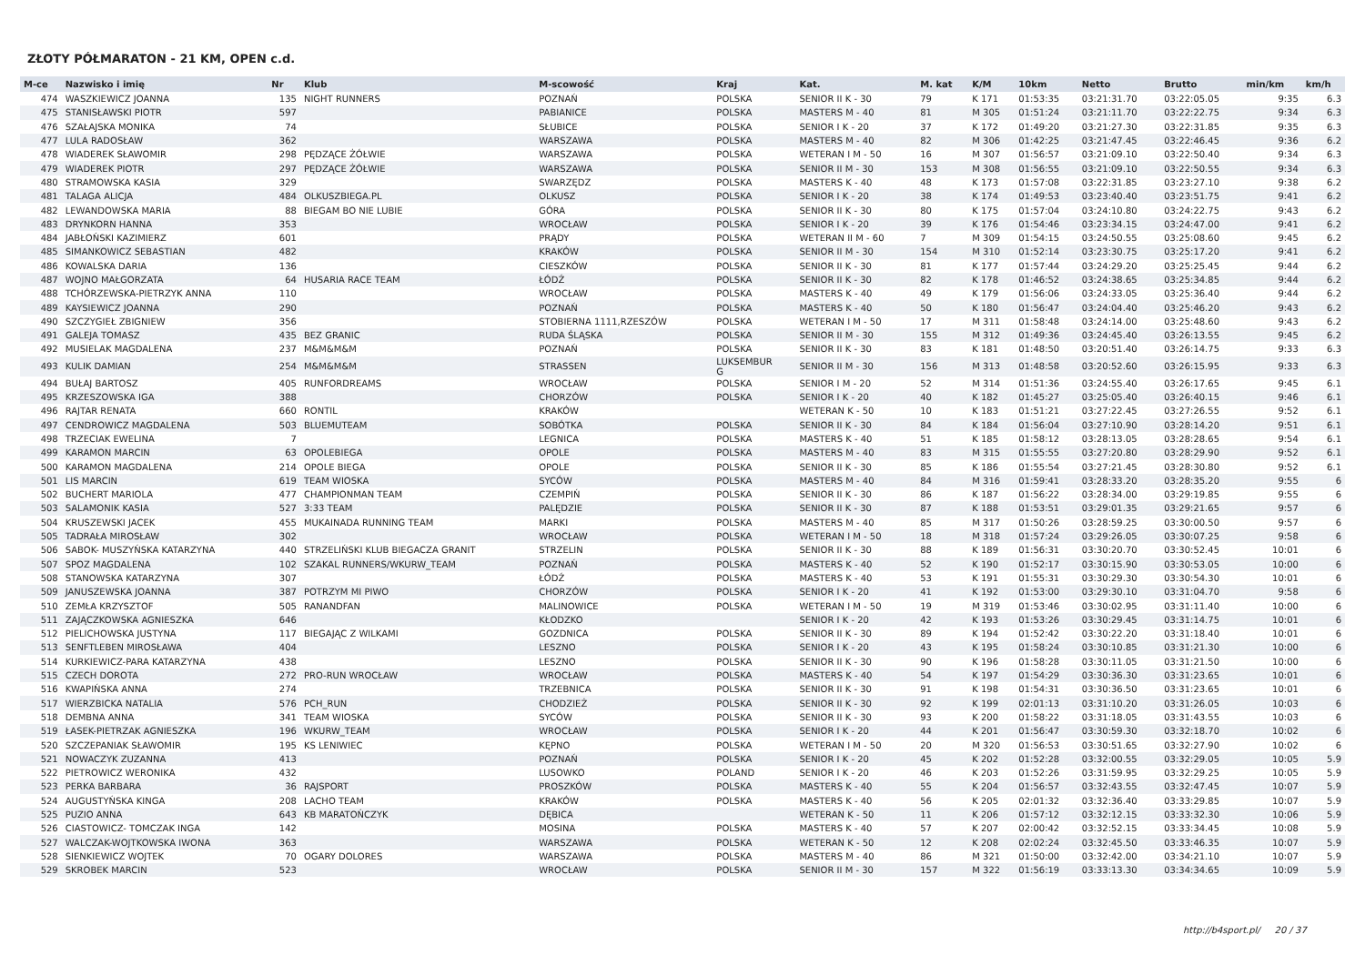ZŁOTY PÓŁMARATON - 21 KM, OPEN c.d.
| M-ce | Nazwisko i imię | Nr | Klub | M-scowość | Kraj | Kat. | M. kat | K/M | 10km | Netto | Brutto | min/km | km/h |
| --- | --- | --- | --- | --- | --- | --- | --- | --- | --- | --- | --- | --- | --- |
| 474 | WASZKIEWICZ JOANNA | 135 | NIGHT RUNNERS | POZNAŃ | POLSKA | SENIOR II K - 30 | 79 | K 171 | 01:53:35 | 03:21:31.70 | 03:22:05.05 | 9:35 | 6.3 |
| 475 | STANISŁAWSKI PIOTR | 597 | | PABIANICE | POLSKA | MASTERS M - 40 | 81 | M 305 | 01:51:24 | 03:21:11.70 | 03:22:22.75 | 9:34 | 6.3 |
| 476 | SZAŁAJSKA MONIKA | 74 | | SŁUBICE | POLSKA | SENIOR I K - 20 | 37 | K 172 | 01:49:20 | 03:21:27.30 | 03:22:31.85 | 9:35 | 6.3 |
| 477 | LULA RADOSŁAW | 362 | | WARSZAWA | POLSKA | MASTERS M - 40 | 82 | M 306 | 01:42:25 | 03:21:47.45 | 03:22:46.45 | 9:36 | 6.2 |
| 478 | WIADEREK SŁAWOMIR | 298 | PĘDZĄCE ŻÓŁWIE | WARSZAWA | POLSKA | WETERAN I M - 50 | 16 | M 307 | 01:56:57 | 03:21:09.10 | 03:22:50.40 | 9:34 | 6.3 |
| 479 | WIADEREK PIOTR | 297 | PĘDZĄCE ŻÓŁWIE | WARSZAWA | POLSKA | SENIOR II M - 30 | 153 | M 308 | 01:56:55 | 03:21:09.10 | 03:22:50.55 | 9:34 | 6.3 |
| 480 | STRAMOWSKA KASIA | 329 | | SWARZĘDZ | POLSKA | MASTERS K - 40 | 48 | K 173 | 01:57:08 | 03:22:31.85 | 03:23:27.10 | 9:38 | 6.2 |
| 481 | TALAGA ALICJA | 484 | OLKUSZBIEGA.PL | OLKUSZ | POLSKA | SENIOR I K - 20 | 38 | K 174 | 01:49:53 | 03:23:40.40 | 03:23:51.75 | 9:41 | 6.2 |
| 482 | LEWANDOWSKA MARIA | 88 | BIEGAM BO NIE LUBIE | GÓRA | POLSKA | SENIOR II K - 30 | 80 | K 175 | 01:57:04 | 03:24:10.80 | 03:24:22.75 | 9:43 | 6.2 |
| 483 | DRYNKORN HANNA | 353 | | WROCŁAW | POLSKA | SENIOR I K - 20 | 39 | K 176 | 01:54:46 | 03:23:34.15 | 03:24:47.00 | 9:41 | 6.2 |
| 484 | JABŁOŃSKI KAZIMIERZ | 601 | | PRĄDY | POLSKA | WETERAN II M - 60 | 7 | M 309 | 01:54:15 | 03:24:50.55 | 03:25:08.60 | 9:45 | 6.2 |
| 485 | SIMANKOWICZ SEBASTIAN | 482 | | KRAKÓW | POLSKA | SENIOR II M - 30 | 154 | M 310 | 01:52:14 | 03:23:30.75 | 03:25:17.20 | 9:41 | 6.2 |
| 486 | KOWALSKA DARIA | 136 | | CIESZKÓW | POLSKA | SENIOR II K - 30 | 81 | K 177 | 01:57:44 | 03:24:29.20 | 03:25:25.45 | 9:44 | 6.2 |
| 487 | WOJNO MAŁGORZATA | 64 | HUSARIA RACE TEAM | ŁÓDŹ | POLSKA | SENIOR II K - 30 | 82 | K 178 | 01:46:52 | 03:24:38.65 | 03:25:34.85 | 9:44 | 6.2 |
| 488 | TCHÓRZEWSKA-PIETRZYK ANNA | 110 | | WROCŁAW | POLSKA | MASTERS K - 40 | 49 | K 179 | 01:56:06 | 03:24:33.05 | 03:25:36.40 | 9:44 | 6.2 |
| 489 | KAYSIEWICZ JOANNA | 290 | | POZNAŃ | POLSKA | MASTERS K - 40 | 50 | K 180 | 01:56:47 | 03:24:04.40 | 03:25:46.20 | 9:43 | 6.2 |
| 490 | SZCZYGIEŁ ZBIGNIEW | 356 | | STOBIERNA 1111,RZESZÓW | POLSKA | WETERAN I M - 50 | 17 | M 311 | 01:58:48 | 03:24:14.00 | 03:25:48.60 | 9:43 | 6.2 |
| 491 | GALEJA TOMASZ | 435 | BEZ GRANIC | RUDA ŚLĄSKA | POLSKA | SENIOR II M - 30 | 155 | M 312 | 01:49:36 | 03:24:45.40 | 03:26:13.55 | 9:45 | 6.2 |
| 492 | MUSIELAK MAGDALENA | 237 | M&M&M&M | POZNAŃ | POLSKA | SENIOR II K - 30 | 83 | K 181 | 01:48:50 | 03:20:51.40 | 03:26:14.75 | 9:33 | 6.3 |
| 493 | KULIK DAMIAN | 254 | M&M&M&M | STRASSEN | LUKSEMBUR G | SENIOR II M - 30 | 156 | M 313 | 01:48:58 | 03:20:52.60 | 03:26:15.95 | 9:33 | 6.3 |
| 494 | BUŁAJ BARTOSZ | 405 | RUNFORDREAMS | WROCŁAW | POLSKA | SENIOR I M - 20 | 52 | M 314 | 01:51:36 | 03:24:55.40 | 03:26:17.65 | 9:45 | 6.1 |
| 495 | KRZESZOWSKA IGA | 388 | | CHORZÓW | POLSKA | SENIOR I K - 20 | 40 | K 182 | 01:45:27 | 03:25:05.40 | 03:26:40.15 | 9:46 | 6.1 |
| 496 | RAJTAR RENATA | 660 | RONTIL | KRAKÓW | | WETERAN K - 50 | 10 | K 183 | 01:51:21 | 03:27:22.45 | 03:27:26.55 | 9:52 | 6.1 |
| 497 | CENDROWICZ MAGDALENA | 503 | BLUEMUTEAM | SOBÓTKA | POLSKA | SENIOR II K - 30 | 84 | K 184 | 01:56:04 | 03:27:10.90 | 03:28:14.20 | 9:51 | 6.1 |
| 498 | TRZECIAK EWELINA | 7 | | LEGNICA | POLSKA | MASTERS K - 40 | 51 | K 185 | 01:58:12 | 03:28:13.05 | 03:28:28.65 | 9:54 | 6.1 |
| 499 | KARAMON MARCIN | 63 | OPOLEBIEGA | OPOLE | POLSKA | MASTERS M - 40 | 83 | M 315 | 01:55:55 | 03:27:20.80 | 03:28:29.90 | 9:52 | 6.1 |
| 500 | KARAMON MAGDALENA | 214 | OPOLE BIEGA | OPOLE | POLSKA | SENIOR II K - 30 | 85 | K 186 | 01:55:54 | 03:27:21.45 | 03:28:30.80 | 9:52 | 6.1 |
| 501 | LIS MARCIN | 619 | TEAM WIOSKA | SYCÓW | POLSKA | MASTERS M - 40 | 84 | M 316 | 01:59:41 | 03:28:33.20 | 03:28:35.20 | 9:55 | 6 |
| 502 | BUCHERT MARIOLA | 477 | CHAMPIONMAN TEAM | CZEMPIŃ | POLSKA | SENIOR II K - 30 | 86 | K 187 | 01:56:22 | 03:28:34.00 | 03:29:19.85 | 9:55 | 6 |
| 503 | SALAMONIK KASIA | 527 | 3:33 TEAM | PALĘDZIE | POLSKA | SENIOR II K - 30 | 87 | K 188 | 01:53:51 | 03:29:01.35 | 03:29:21.65 | 9:57 | 6 |
| 504 | KRUSZEWSKI JACEK | 455 | MUKAINADA RUNNING TEAM | MARKI | POLSKA | MASTERS M - 40 | 85 | M 317 | 01:50:26 | 03:28:59.25 | 03:30:00.50 | 9:57 | 6 |
| 505 | TADRAŁA MIROSŁAW | 302 | | WROCŁAW | POLSKA | WETERAN I M - 50 | 18 | M 318 | 01:57:24 | 03:29:26.05 | 03:30:07.25 | 9:58 | 6 |
| 506 | SABOK- MUSZYŃSKA KATARZYNA | 440 | STRZELIŃSKI KLUB BIEGACZA GRANIT | STRZELIN | POLSKA | SENIOR II K - 30 | 88 | K 189 | 01:56:31 | 03:30:20.70 | 03:30:52.45 | 10:01 | 6 |
| 507 | SPOZ MAGDALENA | 102 | SZAKAL RUNNERS/WKURW_TEAM | POZNAŃ | POLSKA | MASTERS K - 40 | 52 | K 190 | 01:52:17 | 03:30:15.90 | 03:30:53.05 | 10:00 | 6 |
| 508 | STANOWSKA KATARZYNA | 307 | | ŁÓDŹ | POLSKA | MASTERS K - 40 | 53 | K 191 | 01:55:31 | 03:30:29.30 | 03:30:54.30 | 10:01 | 6 |
| 509 | JANUSZEWSKA JOANNA | 387 | POTRZYM MI PIWO | CHORZÓW | POLSKA | SENIOR I K - 20 | 41 | K 192 | 01:53:00 | 03:29:30.10 | 03:31:04.70 | 9:58 | 6 |
| 510 | ZEMŁA KRZYSZTOF | 505 | RANANDFAN | MALINOWICE | POLSKA | WETERAN I M - 50 | 19 | M 319 | 01:53:46 | 03:30:02.95 | 03:31:11.40 | 10:00 | 6 |
| 511 | ZAJĄCZKOWSKA AGNIESZKA | 646 | | KŁODZKO | | SENIOR I K - 20 | 42 | K 193 | 01:53:26 | 03:30:29.45 | 03:31:14.75 | 10:01 | 6 |
| 512 | PIELICHOWSKA JUSTYNA | 117 | BIEGAJĄC Z WILKAMI | GOZDNICA | POLSKA | SENIOR II K - 30 | 89 | K 194 | 01:52:42 | 03:30:22.20 | 03:31:18.40 | 10:01 | 6 |
| 513 | SENFTLEBEN MIROSŁAWA | 404 | | LESZNO | POLSKA | SENIOR I K - 20 | 43 | K 195 | 01:58:24 | 03:30:10.85 | 03:31:21.30 | 10:00 | 6 |
| 514 | KURKIEWICZ-PARA KATARZYNA | 438 | | LESZNO | POLSKA | SENIOR II K - 30 | 90 | K 196 | 01:58:28 | 03:30:11.05 | 03:31:21.50 | 10:00 | 6 |
| 515 | CZECH DOROTA | 272 | PRO-RUN WROCŁAW | WROCŁAW | POLSKA | MASTERS K - 40 | 54 | K 197 | 01:54:29 | 03:30:36.30 | 03:31:23.65 | 10:01 | 6 |
| 516 | KWAPIŃSKA ANNA | 274 | | TRZEBNICA | POLSKA | SENIOR II K - 30 | 91 | K 198 | 01:54:31 | 03:30:36.50 | 03:31:23.65 | 10:01 | 6 |
| 517 | WIERZBICKA NATALIA | 576 | PCH_RUN | CHODZIEŻ | POLSKA | SENIOR II K - 30 | 92 | K 199 | 02:01:13 | 03:31:10.20 | 03:31:26.05 | 10:03 | 6 |
| 518 | DEMBNA ANNA | 341 | TEAM WIOSKA | SYCÓW | POLSKA | SENIOR II K - 30 | 93 | K 200 | 01:58:22 | 03:31:18.05 | 03:31:43.55 | 10:03 | 6 |
| 519 | ŁASEK-PIETRZAK AGNIESZKA | 196 | WKURW_TEAM | WROCŁAW | POLSKA | SENIOR I K - 20 | 44 | K 201 | 01:56:47 | 03:30:59.30 | 03:32:18.70 | 10:02 | 6 |
| 520 | SZCZEPANIAK SŁAWOMIR | 195 | KS LENIWIEC | KĘPNO | POLSKA | WETERAN I M - 50 | 20 | M 320 | 01:56:53 | 03:30:51.65 | 03:32:27.90 | 10:02 | 6 |
| 521 | NOWACZYK ZUZANNA | 413 | | POZNAŃ | POLSKA | SENIOR I K - 20 | 45 | K 202 | 01:52:28 | 03:32:00.55 | 03:32:29.05 | 10:05 | 5.9 |
| 522 | PIETROWICZ WERONIKA | 432 | | LUSOWKO | POLAND | SENIOR I K - 20 | 46 | K 203 | 01:52:26 | 03:31:59.95 | 03:32:29.25 | 10:05 | 5.9 |
| 523 | PERKA BARBARA | 36 | RAJSPORT | PROSZKÓW | POLSKA | MASTERS K - 40 | 55 | K 204 | 01:56:57 | 03:32:43.55 | 03:32:47.45 | 10:07 | 5.9 |
| 524 | AUGUSTYŃSKA KINGA | 208 | LACHO TEAM | KRAKÓW | POLSKA | MASTERS K - 40 | 56 | K 205 | 02:01:32 | 03:32:36.40 | 03:33:29.85 | 10:07 | 5.9 |
| 525 | PUZIO ANNA | 643 | KB MARATOŃCZYK | DĘBICA | | WETERAN K - 50 | 11 | K 206 | 01:57:12 | 03:32:12.15 | 03:33:32.30 | 10:06 | 5.9 |
| 526 | CIASTOWICZ- TOMCZAK INGA | 142 | | MOSINA | POLSKA | MASTERS K - 40 | 57 | K 207 | 02:00:42 | 03:32:52.15 | 03:33:34.45 | 10:08 | 5.9 |
| 527 | WALCZAK-WOJTKOWSKA IWONA | 363 | | WARSZAWA | POLSKA | WETERAN K - 50 | 12 | K 208 | 02:02:24 | 03:32:45.50 | 03:33:46.35 | 10:07 | 5.9 |
| 528 | SIENKIEWICZ WOJTEK | 70 | OGARY DOLORES | WARSZAWA | POLSKA | MASTERS M - 40 | 86 | M 321 | 01:50:00 | 03:32:42.00 | 03:34:21.10 | 10:07 | 5.9 |
| 529 | SKROBEK MARCIN | 523 | | WROCŁAW | POLSKA | SENIOR II M - 30 | 157 | M 322 | 01:56:19 | 03:33:13.30 | 03:34:34.65 | 10:09 | 5.9 |
http://b4sport.pl/ 20 / 37